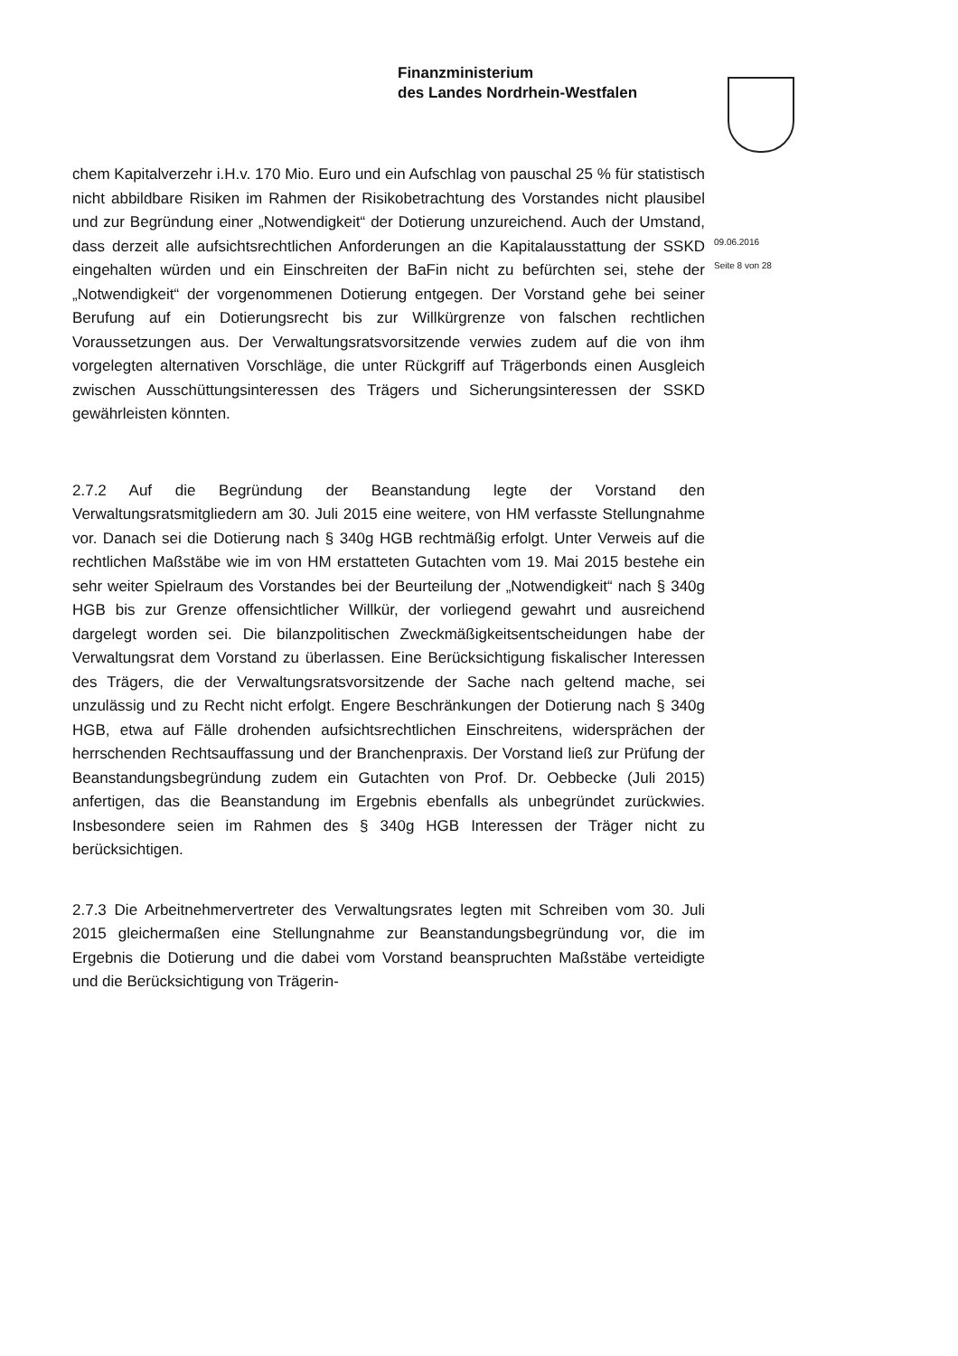Finanzministerium
des Landes Nordrhein-Westfalen
09.06.2016
Seite 8 von 28
chem Kapitalverzehr i.H.v. 170 Mio. Euro und ein Aufschlag von pauschal 25 % für statistisch nicht abbildbare Risiken im Rahmen der Risikobetrachtung des Vorstandes nicht plausibel und zur Begründung einer „Notwendigkeit“ der Dotierung unzureichend. Auch der Umstand, dass derzeit alle aufsichtsrechtlichen Anforderungen an die Kapitalausstattung der SSKD eingehalten würden und ein Einschreiten der BaFin nicht zu befürchten sei, stehe der „Notwendigkeit“ der vorgenommenen Dotierung entgegen. Der Vorstand gehe bei seiner Berufung auf ein Dotierungsrecht bis zur Willkürgrenze von falschen rechtlichen Voraussetzungen aus. Der Verwaltungsratsvorsitzende verwies zudem auf die von ihm vorgelegten alternativen Vorschläge, die unter Rückgriff auf Trägerbonds einen Ausgleich zwischen Ausschüttungsinteressen des Trägers und Sicherungsinteressen der SSKD gewährleisten könnten.
2.7.2 Auf die Begründung der Beanstandung legte der Vorstand den Verwaltungsratsmitgliedern am 30. Juli 2015 eine weitere, von HM verfasste Stellungnahme vor. Danach sei die Dotierung nach § 340g HGB rechtmäßig erfolgt. Unter Verweis auf die rechtlichen Maßstäbe wie im von HM erstatteten Gutachten vom 19. Mai 2015 bestehe ein sehr weiter Spielraum des Vorstandes bei der Beurteilung der „Notwendigkeit“ nach § 340g HGB bis zur Grenze offensichtlicher Willkür, der vorliegend gewahrt und ausreichend dargelegt worden sei. Die bilanzpolitischen Zweckmäßigkeitsentscheidungen habe der Verwaltungsrat dem Vorstand zu überlassen. Eine Berücksichtigung fiskalischer Interessen des Trägers, die der Verwaltungsratsvorsitzende der Sache nach geltend mache, sei unzulässig und zu Recht nicht erfolgt. Engere Beschränkungen der Dotierung nach § 340g HGB, etwa auf Fälle drohenden aufsichtsrechtlichen Einschreitens, widersprächen der herrschenden Rechtsauffassung und der Branchenpraxis. Der Vorstand ließ zur Prüfung der Beanstandungsbegründung zudem ein Gutachten von Prof. Dr. Oebbecke (Juli 2015) anfertigen, das die Beanstandung im Ergebnis ebenfalls als unbegründet zurückwies. Insbesondere seien im Rahmen des § 340g HGB Interessen der Träger nicht zu berücksichtigen.
2.7.3 Die Arbeitnehmervertreter des Verwaltungsrates legten mit Schreiben vom 30. Juli 2015 gleichermaßen eine Stellungnahme zur Beanstandungsbegründung vor, die im Ergebnis die Dotierung und die dabei vom Vorstand beanspruchten Maßstäbe verteidigte und die Berücksichtigung von Trägerin-